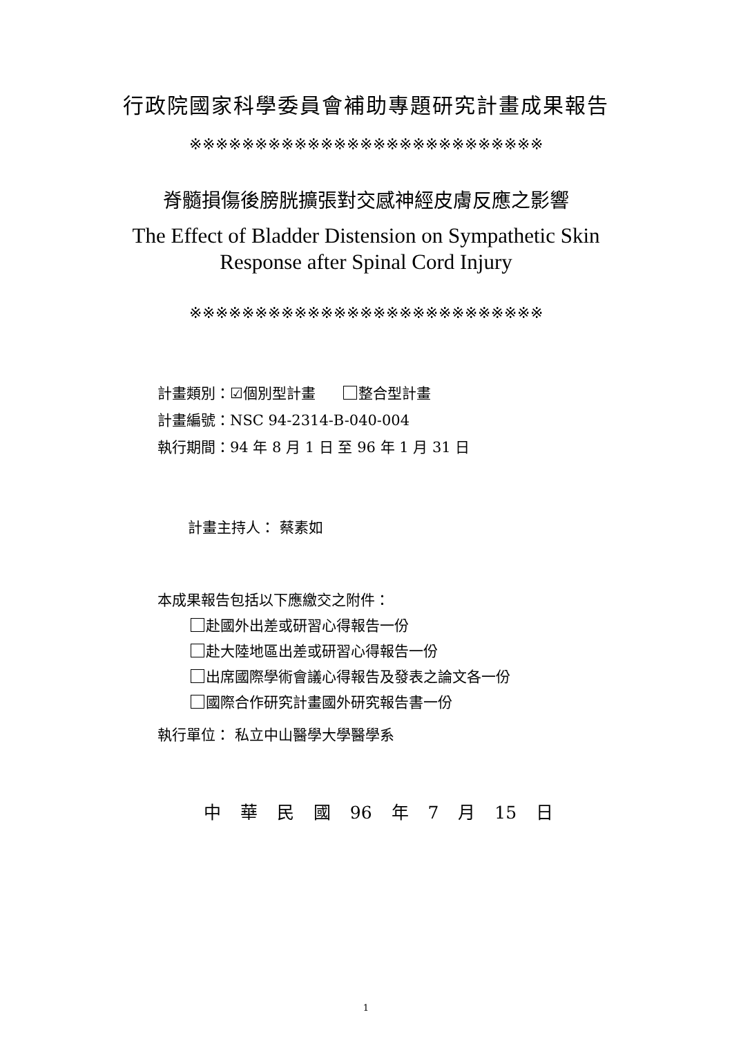行政院國家科學委員會補助專題研究計畫成果報告
※※※※※※※※※※※※※※※※※※※※※※※※※※※
脊髓損傷後膀胱擴張對交感神經皮膚反應之影響
The Effect of Bladder Distension on Sympathetic Skin
Response after Spinal Cord Injury
※※※※※※※※※※※※※※※※※※※※※※※※※※※
計畫類別：☑個別型計畫 整合型計畫
計畫編號：NSC 94-2314-B-040-004
執行期間：94 年 8 月 1 日 至 96 年 1 月 31 日
計畫主持人： 蔡素如
本成果報告包括以下應繳交之附件：
赴國外出差或研習心得報告一份
赴大陸地區出差或研習心得報告一份
出席國際學術會議心得報告及發表之論文各一份
國際合作研究計畫國外研究報告書一份
執行單位： 私立中山醫學大學醫學系
中 華 民 國 96 年 7 月 15 日
1